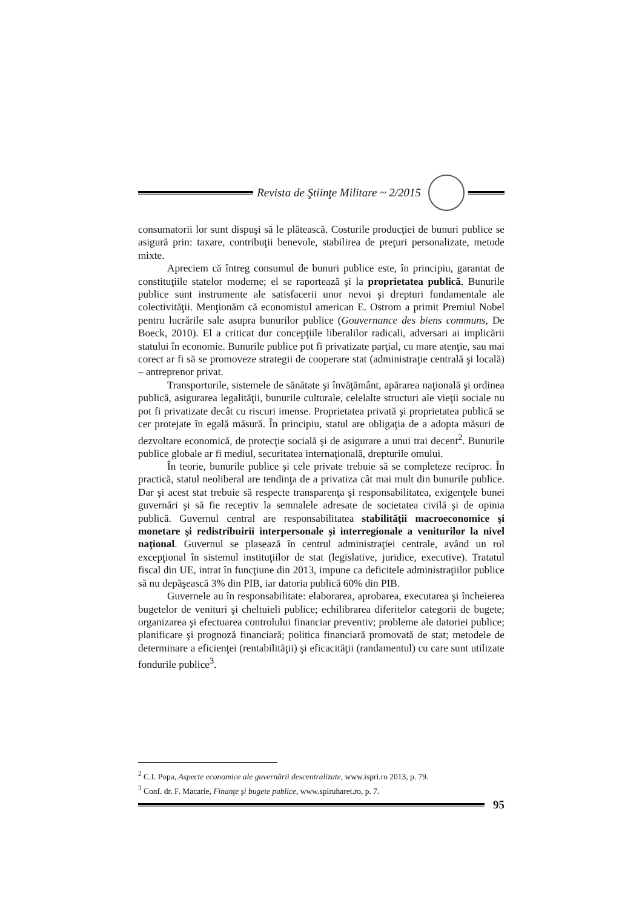Revista de Ştiinţe Militare ~ 2/2015
consumatorii lor sunt dispuşi să le plătească. Costurile producţiei de bunuri publice se asigură prin: taxare, contribuţii benevole, stabilirea de preţuri personalizate, metode mixte.
Apreciem că întreg consumul de bunuri publice este, în principiu, garantat de constituţiile statelor moderne; el se raportează şi la proprietatea publică. Bunurile publice sunt instrumente ale satisfacerii unor nevoi şi drepturi fundamentale ale colectivităţii. Menţionăm că economistul american E. Ostrom a primit Premiul Nobel pentru lucrările sale asupra bunurilor publice (Gouvernance des biens communs, De Boeck, 2010). El a criticat dur concepţiile liberalilor radicali, adversari ai implicării statului în economie. Bunurile publice pot fi privatizate parţial, cu mare atenţie, sau mai corect ar fi să se promoveze strategii de cooperare stat (administraţie centrală şi locală) – antreprenor privat.
Transporturile, sistemele de sănătate şi învăţământ, apărarea naţională şi ordinea publică, asigurarea legalităţii, bunurile culturale, celelalte structuri ale vieţii sociale nu pot fi privatizate decât cu riscuri imense. Proprietatea privată şi proprietatea publică se cer protejate în egală măsură. În principiu, statul are obligaţia de a adopta măsuri de dezvoltare economică, de protecţie socială şi de asigurare a unui trai decent<sup>2</sup>. Bunurile publice globale ar fi mediul, securitatea internaţională, drepturile omului.
În teorie, bunurile publice şi cele private trebuie să se completeze reciproc. În practică, statul neoliberal are tendinţa de a privatiza cât mai mult din bunurile publice. Dar şi acest stat trebuie să respecte transparenţa şi responsabilitatea, exigenţele bunei guvernări şi să fie receptiv la semnalele adresate de societatea civilă şi de opinia publică. Guvernul central are responsabilitatea stabilităţii macroeconomice şi monetare şi redistribuirii interpersonale şi interregionale a veniturilor la nivel naţional. Guvernul se plasează în centrul administraţiei centrale, având un rol excepţional în sistemul instituţiilor de stat (legislative, juridice, executive). Tratatul fiscal din UE, intrat în funcţiune din 2013, impune ca deficitele administraţiilor publice să nu depăşească 3% din PIB, iar datoria publică 60% din PIB.
Guvernele au în responsabilitate: elaborarea, aprobarea, executarea şi încheierea bugetelor de venituri şi cheltuieli publice; echilibrarea diferitelor categorii de bugete; organizarea şi efectuarea controlului financiar preventiv; probleme ale datoriei publice; planificare şi prognoză financiară; politica financiară promovată de stat; metodele de determinare a eficienţei (rentabilităţii) şi eficacităţii (randamentul) cu care sunt utilizate fondurile publice<sup>3</sup>.
<sup>2</sup> C.I. Popa, Aspecte economice ale guvernării descentralizate, www.ispri.ro 2013, p. 79.
<sup>3</sup> Conf. dr. F. Macarie, Finanţe şi bugete publice, www.spiruharet.ro, p. 7.
95